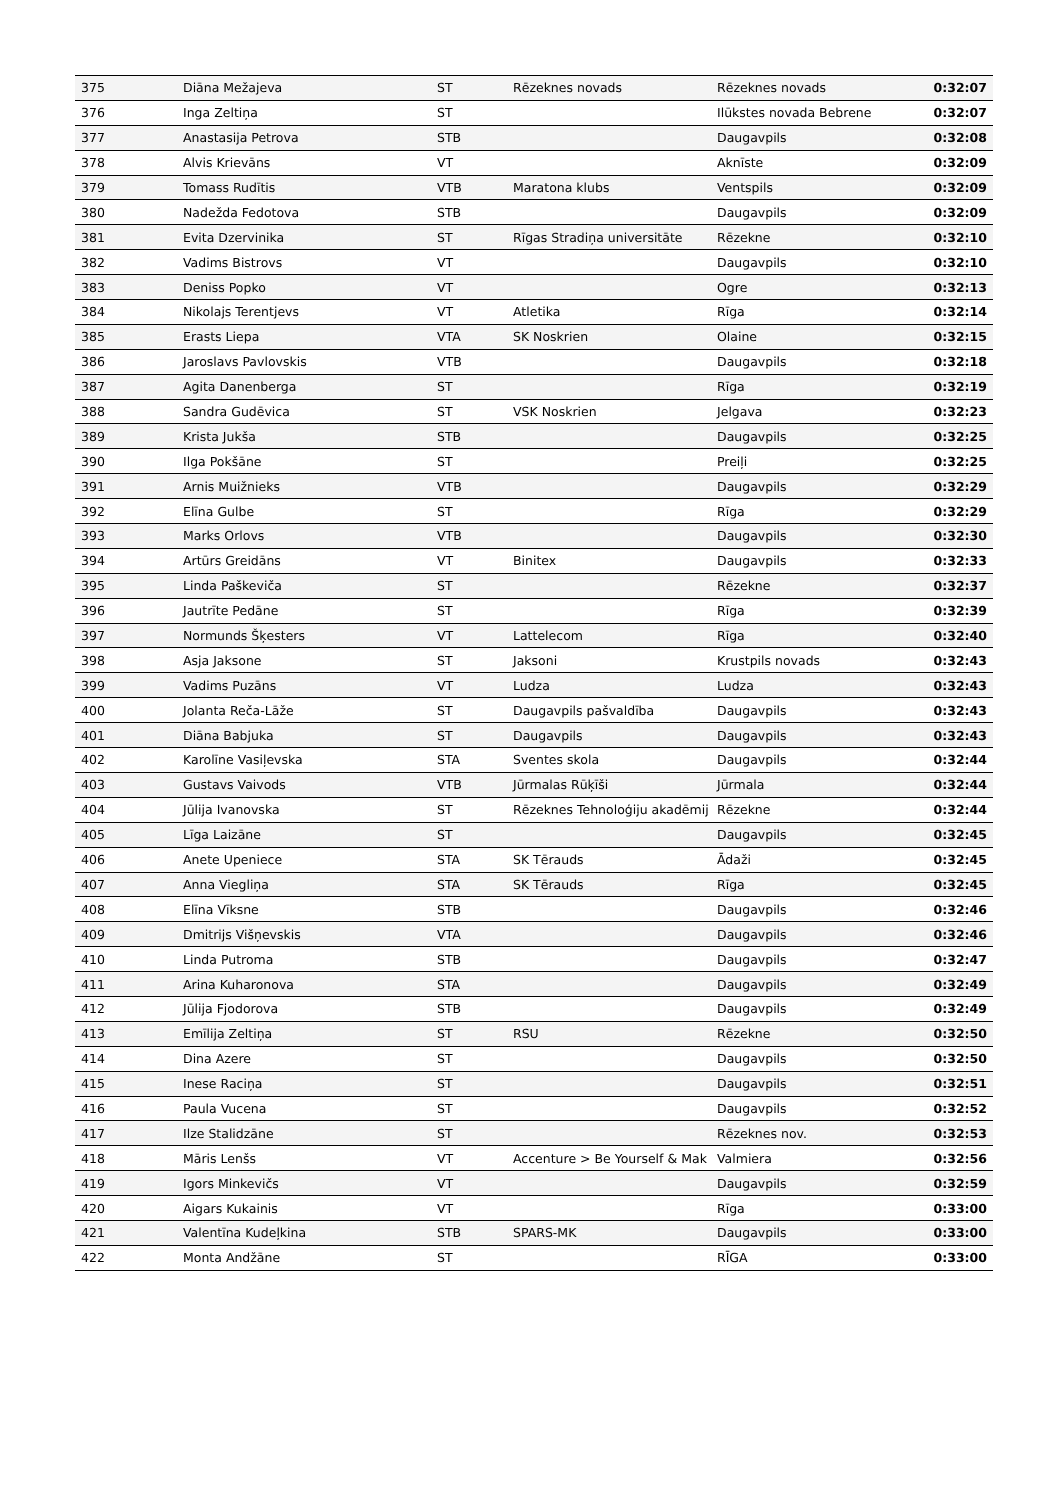| 375 | Diāna Mežajeva | ST | Rēzeknes novads | Rēzeknes novads | 0:32:07 |
| 376 | Inga Zeltiņa | ST | | Ilūkstes novada Bebrene | 0:32:07 |
| 377 | Anastasija Petrova | STB | | Daugavpils | 0:32:08 |
| 378 | Alvis Krievāns | VT | | Aknīste | 0:32:09 |
| 379 | Tomass Rudītis | VTB | Maratona klubs | Ventspils | 0:32:09 |
| 380 | Nadežda Fedotova | STB | | Daugavpils | 0:32:09 |
| 381 | Evita Dzervinika | ST | Rīgas Stradiņa universitāte | Rēzekne | 0:32:10 |
| 382 | Vadims Bistrovs | VT | | Daugavpils | 0:32:10 |
| 383 | Deniss Popko | VT | | Ogre | 0:32:13 |
| 384 | Nikolajs Terentjevs | VT | Atletika | Rīga | 0:32:14 |
| 385 | Erasts Liepa | VTA | SK Noskrien | Olaine | 0:32:15 |
| 386 | Jaroslavs Pavlovskis | VTB | | Daugavpils | 0:32:18 |
| 387 | Agita Danenberga | ST | | Rīga | 0:32:19 |
| 388 | Sandra Gudēvica | ST | VSK Noskrien | Jelgava | 0:32:23 |
| 389 | Krista Jukša | STB | | Daugavpils | 0:32:25 |
| 390 | Ilga Pokšāne | ST | | Preiļi | 0:32:25 |
| 391 | Arnis Muižnieks | VTB | | Daugavpils | 0:32:29 |
| 392 | Elīna Gulbe | ST | | Rīga | 0:32:29 |
| 393 | Marks Orlovs | VTB | | Daugavpils | 0:32:30 |
| 394 | Artūrs Greidāns | VT | Binitex | Daugavpils | 0:32:33 |
| 395 | Linda Paškeviča | ST | | Rēzekne | 0:32:37 |
| 396 | Jautrīte Pedāne | ST | | Rīga | 0:32:39 |
| 397 | Normunds Šķesters | VT | Lattelecom | Rīga | 0:32:40 |
| 398 | Asja Jaksone | ST | Jaksoni | Krustpils novads | 0:32:43 |
| 399 | Vadims Puzāns | VT | Ludza | Ludza | 0:32:43 |
| 400 | Jolanta Reča-Lāže | ST | Daugavpils pašvaldība | Daugavpils | 0:32:43 |
| 401 | Diāna Babjuka | ST | Daugavpils | Daugavpils | 0:32:43 |
| 402 | Karolīne Vasiļevska | STA | Sventes skola | Daugavpils | 0:32:44 |
| 403 | Gustavs Vaivods | VTB | Jūrmalas Rūķīši | Jūrmala | 0:32:44 |
| 404 | Jūlija Ivanovska | ST | Rēzeknes Tehnoloģiju akadēmij | Rēzekne | 0:32:44 |
| 405 | Līga Laizāne | ST | | Daugavpils | 0:32:45 |
| 406 | Anete Upeniece | STA | SK Tērauds | Ādaži | 0:32:45 |
| 407 | Anna Viegliņa | STA | SK Tērauds | Rīga | 0:32:45 |
| 408 | Elīna Vīksne | STB | | Daugavpils | 0:32:46 |
| 409 | Dmitrijs Višņevskis | VTA | | Daugavpils | 0:32:46 |
| 410 | Linda Putroma | STB | | Daugavpils | 0:32:47 |
| 411 | Arina Kuharonova | STA | | Daugavpils | 0:32:49 |
| 412 | Jūlija Fjodorova | STB | | Daugavpils | 0:32:49 |
| 413 | Emīlija Zeltiņa | ST | RSU | Rēzekne | 0:32:50 |
| 414 | Dina Azere | ST | | Daugavpils | 0:32:50 |
| 415 | Inese Raciņa | ST | | Daugavpils | 0:32:51 |
| 416 | Paula Vucena | ST | | Daugavpils | 0:32:52 |
| 417 | Ilze Stalidzāne | ST | | Rēzeknes nov. | 0:32:53 |
| 418 | Māris Lenšs | VT | Accenture > Be Yourself & Mak | Valmiera | 0:32:56 |
| 419 | Igors Minkevičs | VT | | Daugavpils | 0:32:59 |
| 420 | Aigars Kukainis | VT | | Rīga | 0:33:00 |
| 421 | Valentīna Kudeļkina | STB | SPARS-MK | Daugavpils | 0:33:00 |
| 422 | Monta Andžāne | ST | | RĪGA | 0:33:00 |